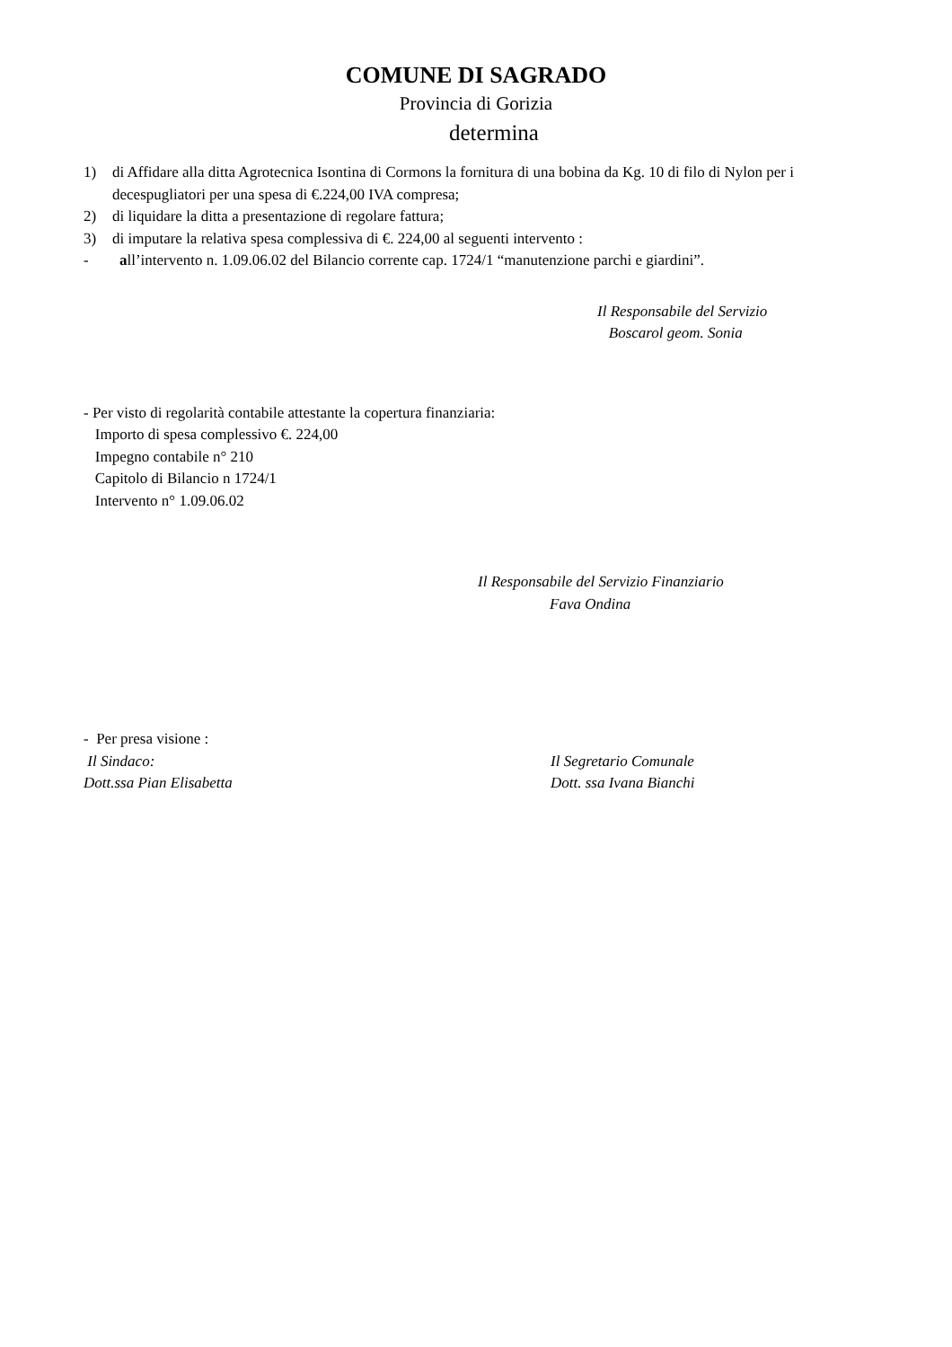COMUNE DI SAGRADO
Provincia di Gorizia
determina
1) di Affidare alla ditta Agrotecnica Isontina di Cormons la fornitura di una bobina da Kg. 10 di filo di Nylon per i decespugliatori per una spesa di €.224,00 IVA compresa;
2) di liquidare la ditta a presentazione di regolare fattura;
3) di imputare la relativa spesa complessiva di €. 224,00 al seguenti intervento :
- all’intervento n. 1.09.06.02 del Bilancio corrente cap. 1724/1 “manutenzione parchi e giardini”.
Il Responsabile del Servizio
Boscarol geom. Sonia
- Per visto di regolarità contabile attestante la copertura finanziaria:
Importo di spesa complessivo €. 224,00
Impegno contabile n° 210
Capitolo di Bilancio n 1724/1
Intervento n° 1.09.06.02
Il Responsabile del Servizio Finanziario
Fava Ondina
- Per presa visione :
Il Sindaco:
Dott.ssa Pian Elisabetta
Il Segretario Comunale
Dott. ssa Ivana Bianchi